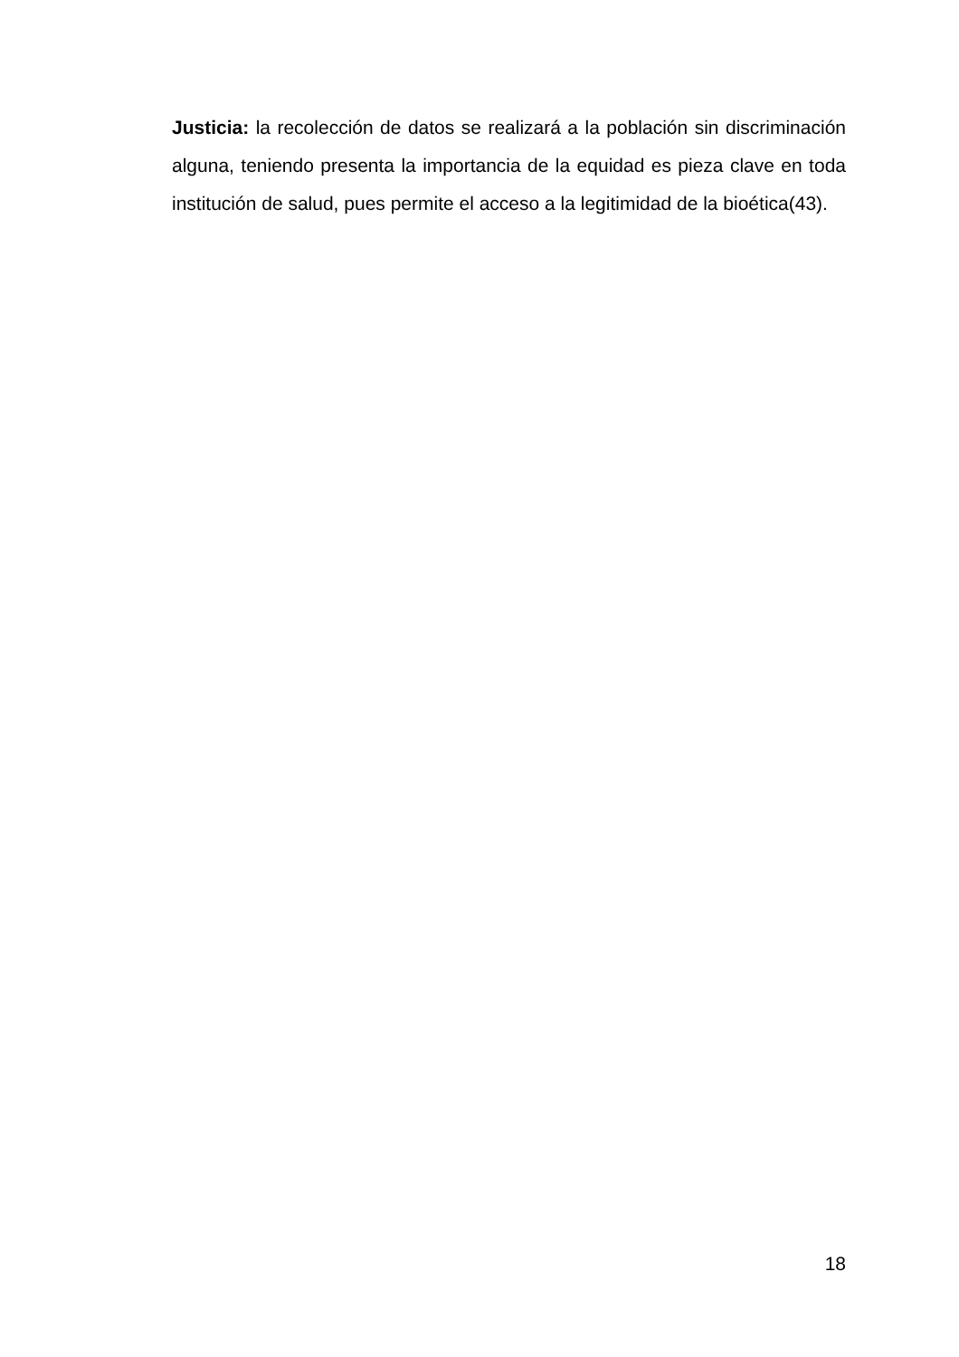Justicia: la recolección de datos se realizará a la población sin discriminación alguna, teniendo presenta la importancia de la equidad es pieza clave en toda institución de salud, pues permite el acceso a la legitimidad de la bioética(43).
18